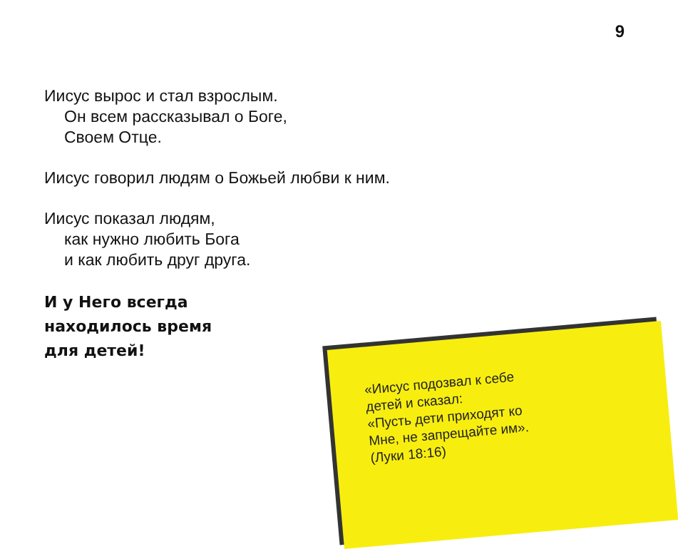9
Иисус вырос и стал взрослым.
Он всем рассказывал о Боге,
Своем Отце.
Иисус говорил людям о Божьей любви к ним.
Иисус показал людям,
как нужно любить Бога
и как любить друг друга.
И у Него всегда
находилось время
для детей!
«Иисус подозвал к себе
детей и сказал:
«Пусть дети приходят ко
Мне, не запрещайте им».
(Луки 18:16)